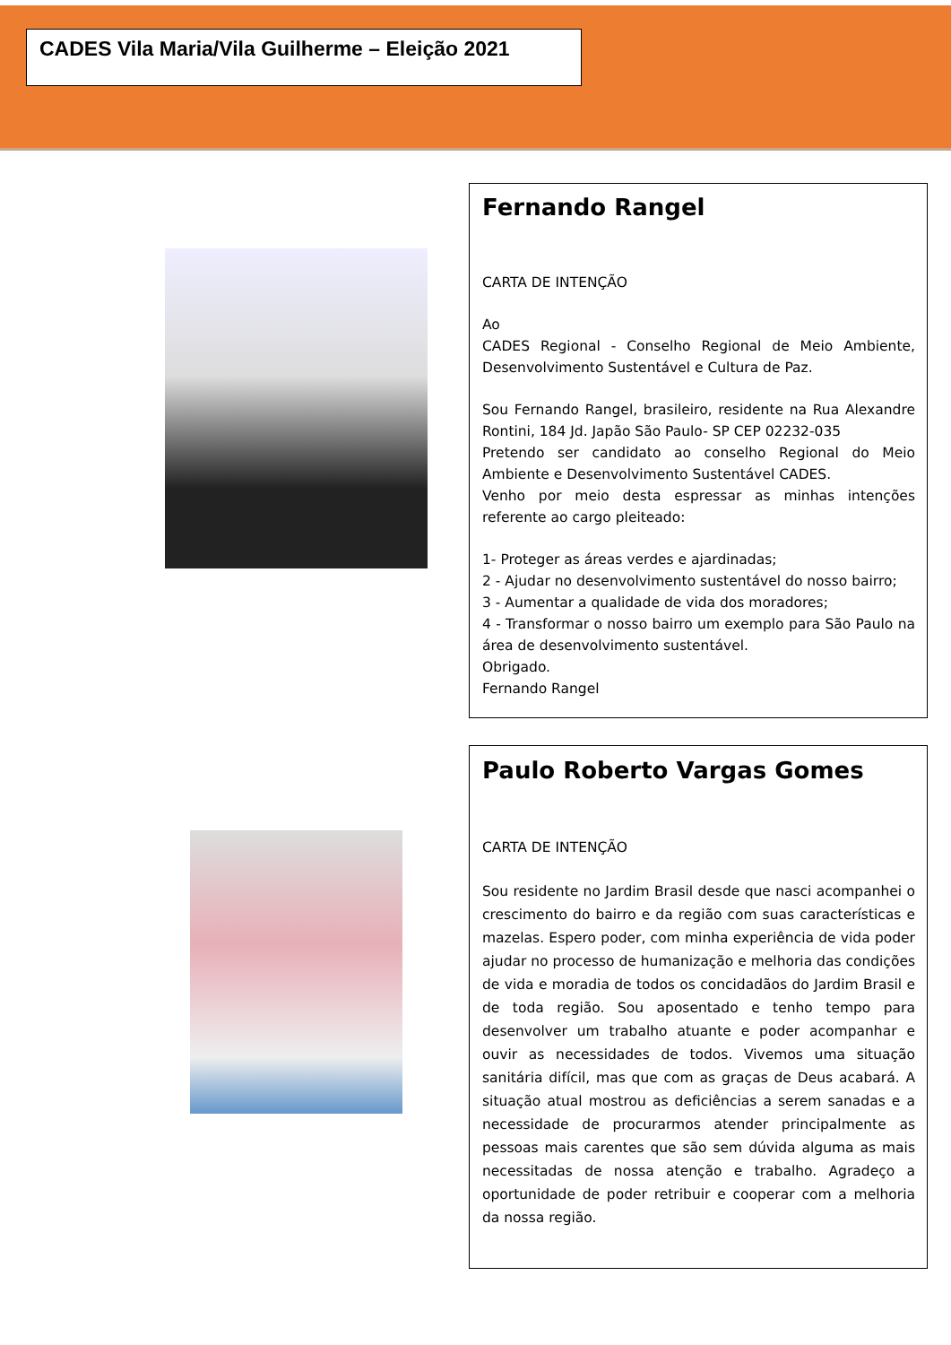CADES Vila Maria/Vila Guilherme – Eleição 2021
Fernando Rangel
CARTA DE INTENÇÃO
Ao
CADES Regional - Conselho Regional de Meio Ambiente, Desenvolvimento Sustentável e Cultura de Paz.
Sou Fernando Rangel, brasileiro, residente na Rua Alexandre Rontini, 184 Jd. Japão São Paulo- SP CEP 02232-035
Pretendo ser candidato ao conselho Regional do Meio Ambiente e Desenvolvimento Sustentável CADES.
Venho por meio desta espressar as minhas intenções referente ao cargo pleiteado:
1- Proteger as áreas verdes e ajardinadas;
2 - Ajudar no desenvolvimento sustentável do nosso bairro;
3 - Aumentar a qualidade de vida dos moradores;
4 - Transformar o nosso bairro um exemplo para São Paulo na área de desenvolvimento sustentável.
Obrigado.
Fernando Rangel
Paulo Roberto Vargas Gomes
CARTA DE INTENÇÃO
Sou residente no Jardim Brasil desde que nasci acompanhei o crescimento do bairro e da região com suas características e mazelas. Espero poder, com minha experiência de vida poder ajudar no processo de humanização e melhoria das condições de vida e moradia de todos os concidadãos do Jardim Brasil e de toda região. Sou aposentado e tenho tempo para desenvolver um trabalho atuante e poder acompanhar e ouvir as necessidades de todos. Vivemos uma situação sanitária difícil, mas que com as graças de Deus acabará. A situação atual mostrou as deficiências a serem sanadas e a necessidade de procurarmos atender principalmente as pessoas mais carentes que são sem dúvida alguma as mais necessitadas de nossa atenção e trabalho. Agradeço a oportunidade de poder retribuir e cooperar com a melhoria da nossa região.